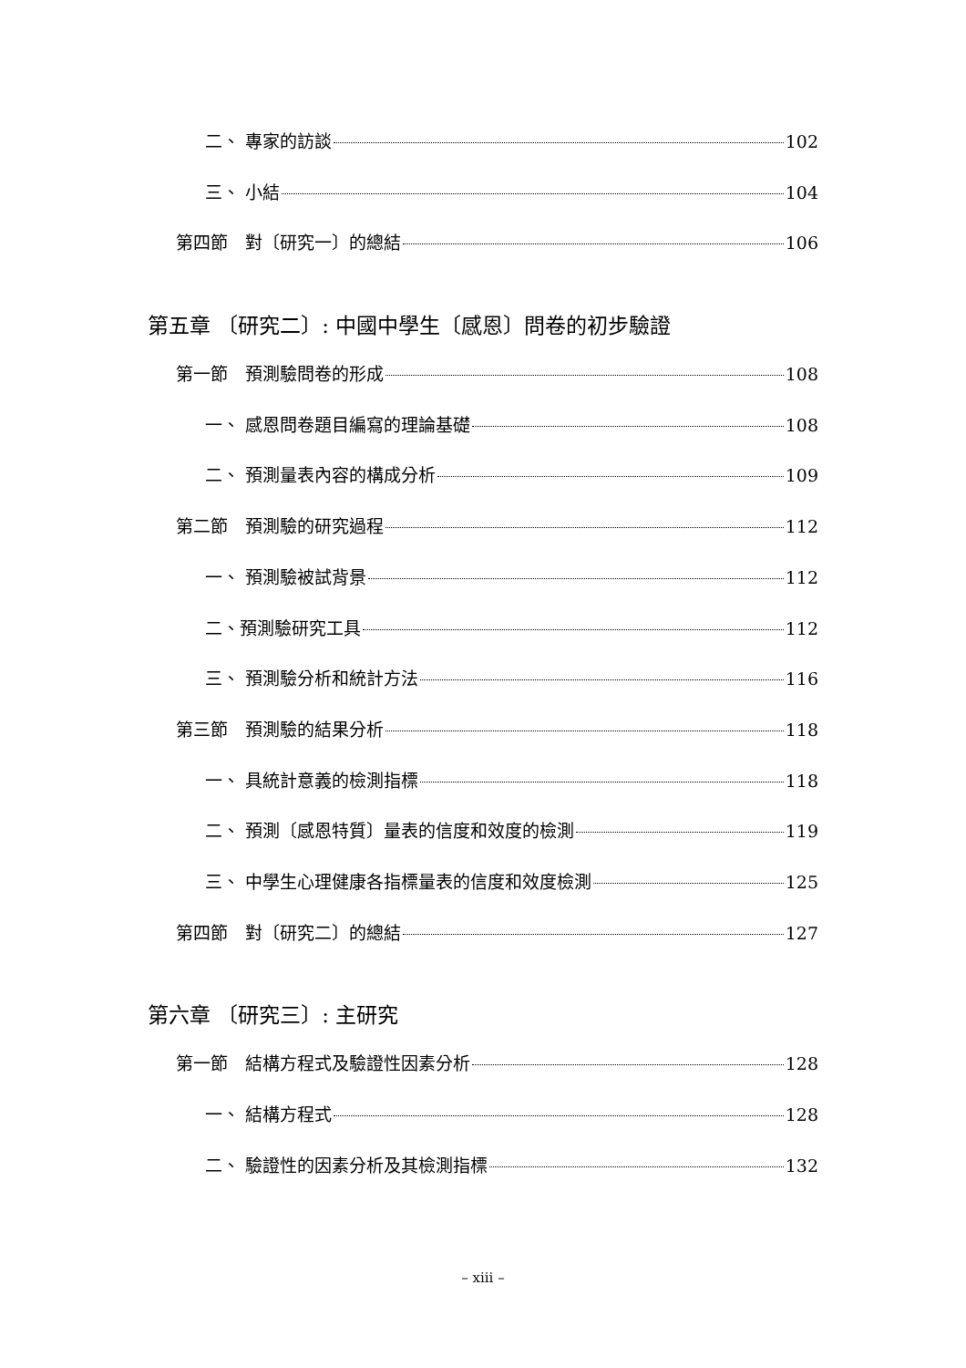二、 專家的訪談 102
三、 小結 104
第四節　對〔研究一〕的總結 106
第五章 〔研究二〕: 中國中學生〔感恩〕問卷的初步驗證
第一節　預測驗問卷的形成 108
一、 感恩問卷題目編寫的理論基礎 108
二、 預測量表內容的構成分析 109
第二節　預測驗的研究過程 112
一、 預測驗被試背景 112
二、預測驗研究工具 112
三、 預測驗分析和統計方法 116
第三節　預測驗的結果分析 118
一、 具統計意義的檢測指標 118
二、 預測〔感恩特質〕量表的信度和效度的檢測 119
三、 中學生心理健康各指標量表的信度和效度檢測 125
第四節　對〔研究二〕的總結 127
第六章 〔研究三〕: 主研究
第一節　結構方程式及驗證性因素分析 128
一、 結構方程式 128
二、 驗證性的因素分析及其檢測指標 132
– xiii –